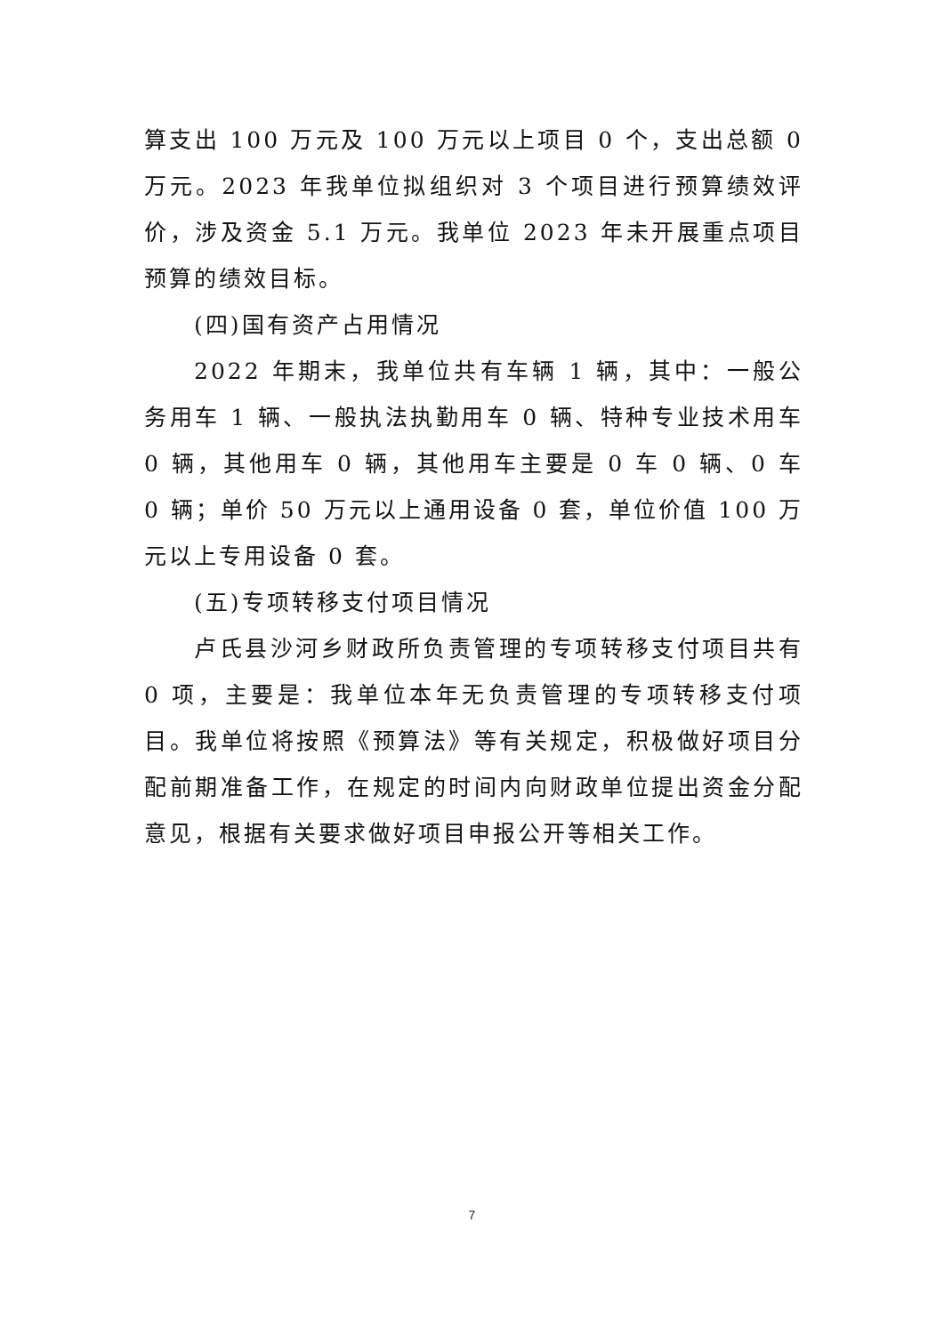算支出 100 万元及 100 万元以上项目 0 个，支出总额 0 万元。2023 年我单位拟组织对 3 个项目进行预算绩效评价，涉及资金 5.1 万元。我单位 2023 年未开展重点项目预算的绩效目标。
(四)国有资产占用情况
2022 年期末，我单位共有车辆 1 辆，其中：一般公务用车 1 辆、一般执法执勤用车 0 辆、特种专业技术用车 0 辆，其他用车 0 辆，其他用车主要是 0 车 0 辆、0 车 0 辆；单价 50 万元以上通用设备 0 套，单位价值 100 万元以上专用设备 0 套。
(五)专项转移支付项目情况
卢氏县沙河乡财政所负责管理的专项转移支付项目共有 0 项，主要是：我单位本年无负责管理的专项转移支付项目。我单位将按照《预算法》等有关规定，积极做好项目分配前期准备工作，在规定的时间内向财政单位提出资金分配意见，根据有关要求做好项目申报公开等相关工作。
7